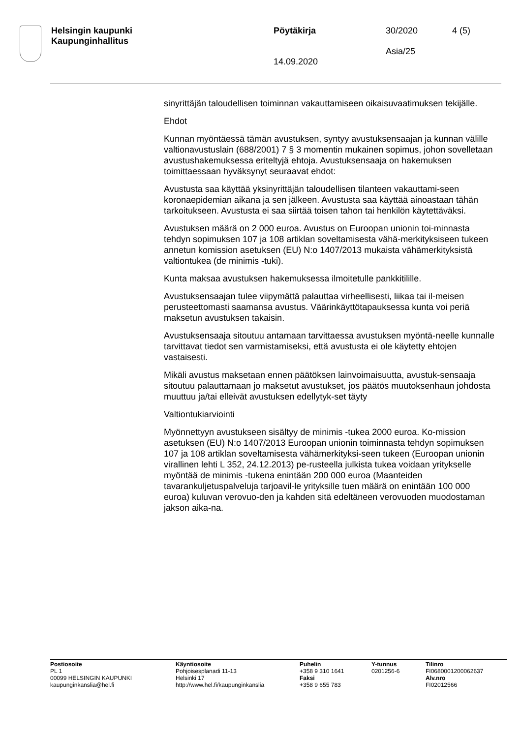Helsingin kaupunki
Kaupunginhallitus
Pöytäkirja
14.09.2020
30/2020
Asia/25
4 (5)
sinyrittäjän taloudellisen toiminnan vakauttamiseen oikaisuvaatimuksen tekijälle.
Ehdot
Kunnan myöntäessä tämän avustuksen, syntyy avustuksensaajan ja kunnan välille valtionavustuslain (688/2001) 7 § 3 momentin mukainen sopimus, johon sovelletaan avustushakemuksessa eriteltyjä ehtoja. Avustuksensaaja on hakemuksen toimittaessaan hyväksynyt seuraavat ehdot:
Avustusta saa käyttää yksinyrittäjän taloudellisen tilanteen vakauttami-seen koronaepidemian aikana ja sen jälkeen. Avustusta saa käyttää ainoastaan tähän tarkoitukseen. Avustusta ei saa siirtää toisen tahon tai henkilön käytettäväksi.
Avustuksen määrä on 2 000 euroa. Avustus on Euroopan unionin toi-minnasta tehdyn sopimuksen 107 ja 108 artiklan soveltamisesta vähä-merkityksiseen tukeen annetun komission asetuksen (EU) N:o 1407/2013 mukaista vähämerkityksistä valtiontukea (de minimis -tuki).
Kunta maksaa avustuksen hakemuksessa ilmoitetulle pankkitilille.
Avustuksensaajan tulee viipymättä palauttaa virheellisesti, liikaa tai il-meisen perusteettomasti saamansa avustus. Väärinkäyttötapauksessa kunta voi periä maksetun avustuksen takaisin.
Avustuksensaaja sitoutuu antamaan tarvittaessa avustuksen myöntä-neelle kunnalle tarvittavat tiedot sen varmistamiseksi, että avustusta ei ole käytetty ehtojen vastaisesti.
Mikäli avustus maksetaan ennen päätöksen lainvoimaisuutta, avustuk-sensaaja sitoutuu palauttamaan jo maksetut avustukset, jos päätös muutoksenhaun johdosta muuttuu ja/tai elleivät avustuksen edellytyk-set täyty
Valtiontukiarviointi
Myönnettyyn avustukseen sisältyy de minimis -tukea 2000 euroa. Ko-mission asetuksen (EU) N:o 1407/2013 Euroopan unionin toiminnasta tehdyn sopimuksen 107 ja 108 artiklan soveltamisesta vähämerkityksi-seen tukeen (Euroopan unionin virallinen lehti L 352, 24.12.2013) pe-rusteella julkista tukea voidaan yritykselle myöntää de minimis -tukena enintään 200 000 euroa (Maanteiden tavarankuljetuspalveluja tarjoavil-le yrityksille tuen määrä on enintään 100 000 euroa) kuluvan verovuo-den ja kahden sitä edeltäneen verovuoden muodostaman jakson aika-na.
Postiosoite
PL 1
00099 HELSINGIN KAUPUNKI
kaupunginkanslia@hel.fi
Käyntiosoite
Pohjoisesplanadi 11-13
Helsinki 17
http://www.hel.fi/kaupunginkanslia
Puhelin
+358 9 310 1641
Faksi
+358 9 655 783
Y-tunnus
0201256-6
Tilinro
FI0680001200062637
Alv.nro
FI02012566